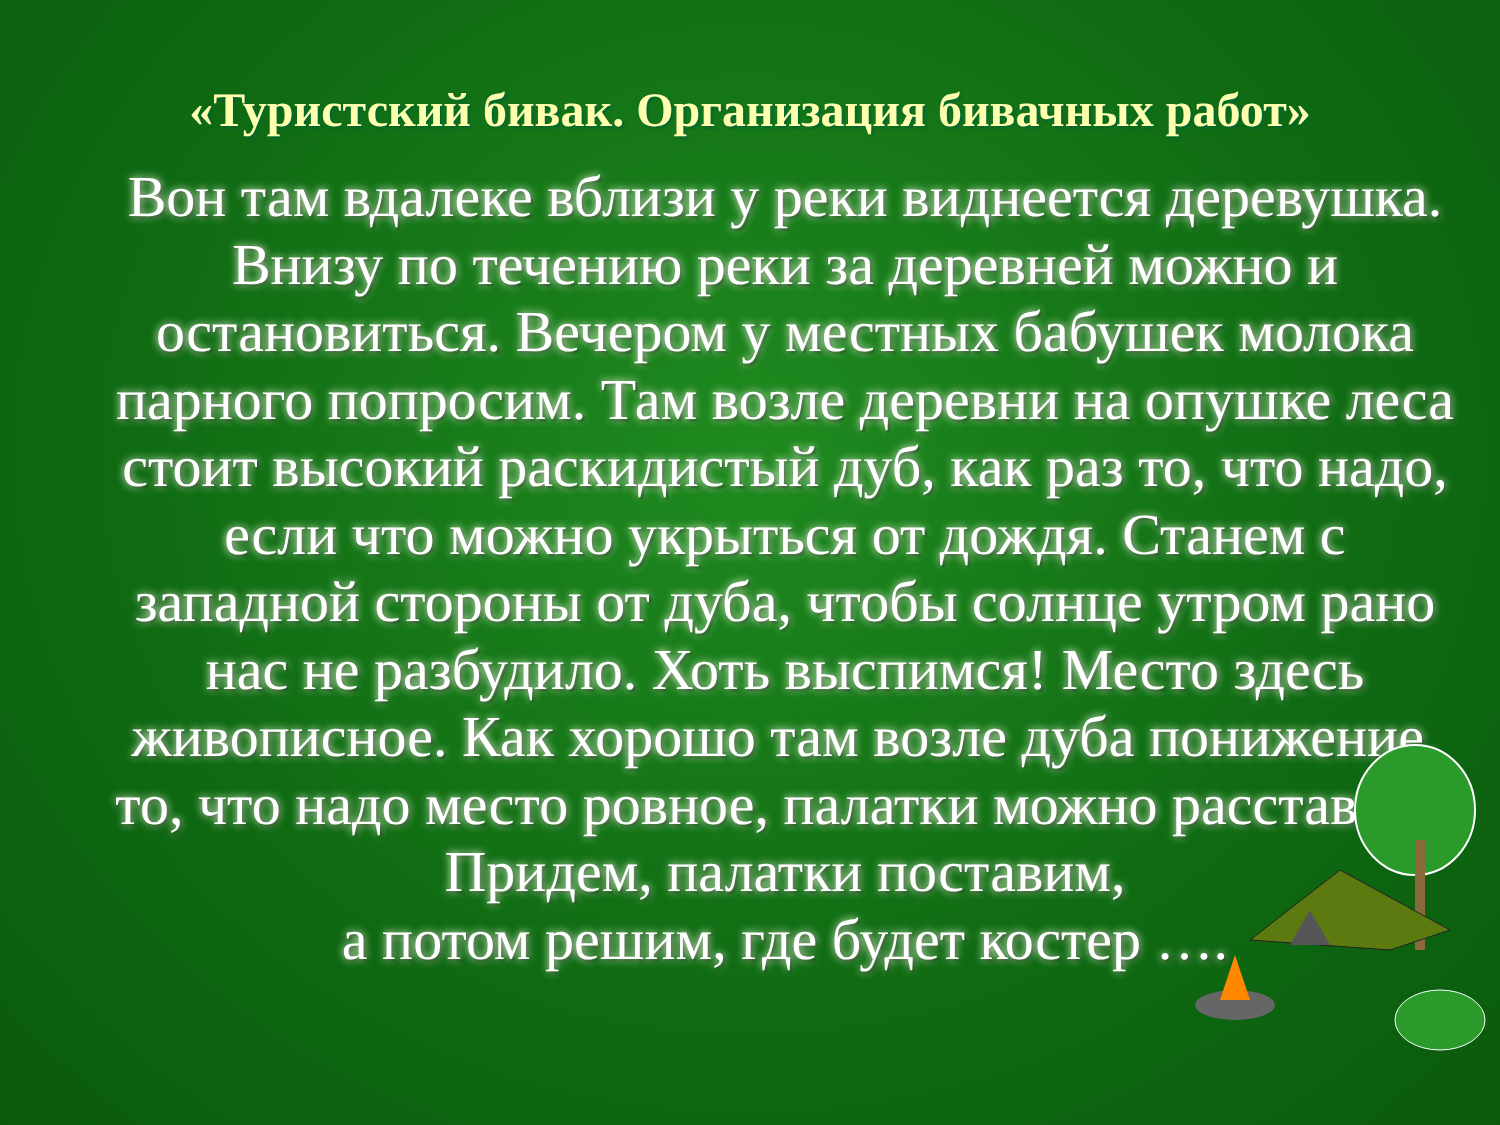«Туристский бивак. Организация бивачных работ»
Вон там вдалеке вблизи у реки виднеется деревушка. Внизу по течению реки за деревней можно и остановиться. Вечером у местных бабушек молока парного попросим. Там возле деревни на опушке леса стоит высокий раскидистый дуб, как раз то, что надо, если что можно укрыться от дождя. Станем с западной стороны от дуба, чтобы солнце утром рано нас не разбудило. Хоть выспимся! Место здесь живописное. Как хорошо там возле дуба понижение, то, что надо место ровное, палатки можно расставить.
Придем, палатки поставим,
а потом решим, где будет костер ….